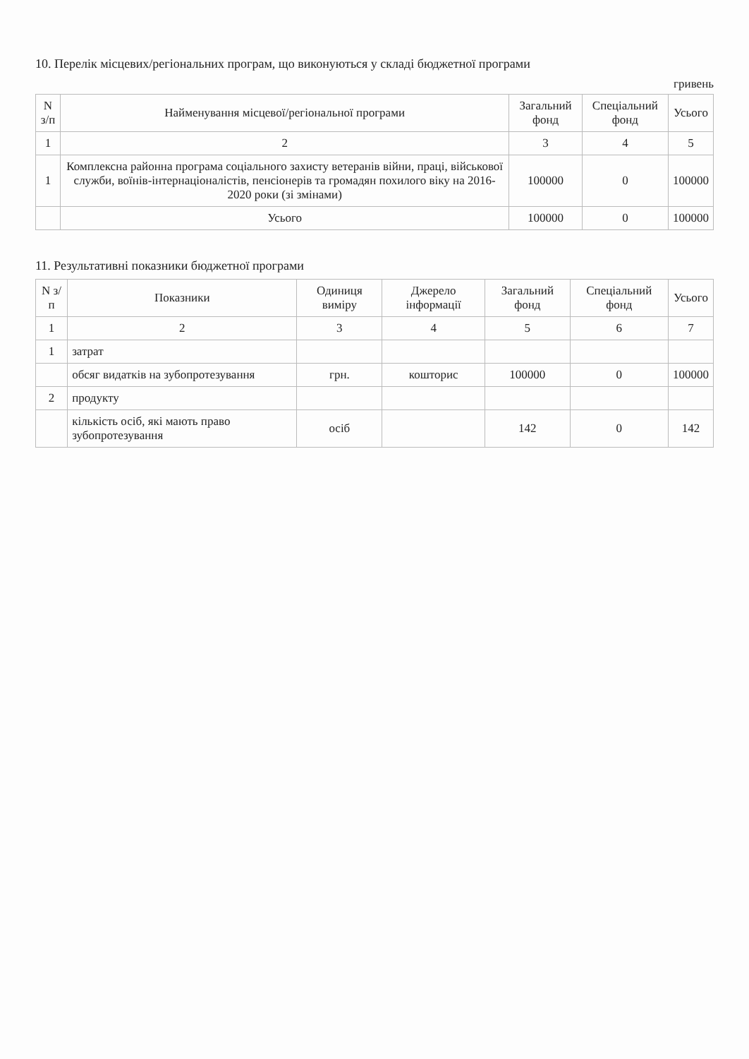10. Перелік місцевих/регіональних програм, що виконуються у складі бюджетної програми
гривень
| N з/п | Найменування місцевої/регіональної програми | Загальний фонд | Спеціальний фонд | Усього |
| --- | --- | --- | --- | --- |
| 1 | 2 | 3 | 4 | 5 |
| 1 | Комплексна районна програма соціального захисту ветеранів війни, праці, військової служби, воїнів-інтернаціоналістів, пенсіонерів та громадян похилого віку на 2016-2020 роки (зі змінами) | 100000 | 0 | 100000 |
| | Усього | 100000 | 0 | 100000 |
11. Результативні показники бюджетної програми
| N з/п | Показники | Одиниця виміру | Джерело інформації | Загальний фонд | Спеціальний фонд | Усього |
| --- | --- | --- | --- | --- | --- | --- |
| 1 | 2 | 3 | 4 | 5 | 6 | 7 |
| 1 | затрат | | | | | |
| | обсяг видатків на зубопротезування | грн. | кошторис | 100000 | 0 | 100000 |
| 2 | продукту | | | | | |
| | кількість осіб, які мають право зубопротезування | осіб | | 142 | 0 | 142 |